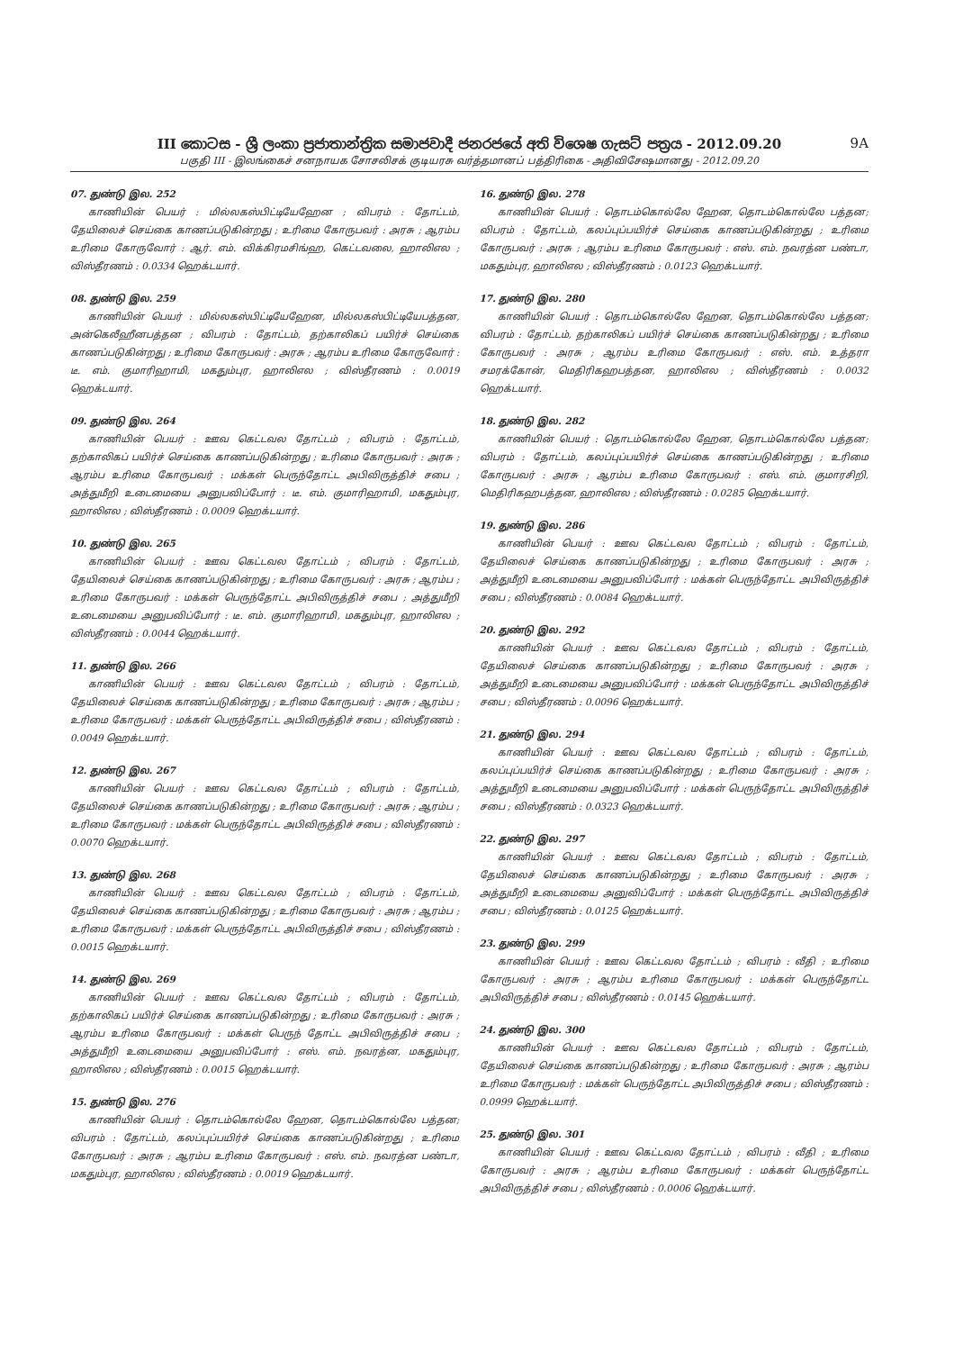9A
III කොටස - ශ්‍රී ලංකා ප්‍රජාතාන්ත්‍රික සමාජවාදී ජනරජයේ අති විශෙෂ ගැසට් පත්‍රය - 2012.09.20
பகுதி III - இலங்கைச் சனநாயக சோசலிசக் குடியரசு வர்த்தமானப் பத்திரிகை - அதிவிசேஷமானது - 2012.09.20
07. துண்டு இல. 252
காணியின் பெயர் : மில்லகஸ்பிட்டியேஹேன ; விபரம் : தோட்டம், தேயிலைச் செய்கை காணப்படுகின்றது ; உரிமை கோருபவர் : அரசு ; ஆரம்ப உரிமை கோருவோர் : ஆர். எம். விக்கிரமசிங்ஹ, கெட்டவலை, ஹாலிஎல ; விஸ்தீரணம் : 0.0334 ஹெக்டயார்.
08. துண்டு இல. 259
காணியின் பெயர் : மில்லகஸ்பிட்டியேஹேன, மில்லகஸ்பிட்டியேபத்தன, அன்கெலீஹீனபத்தன ; விபரம் : தோட்டம், தற்காலிகப் பயிர்ச் செய்கை காணப்படுகின்றது ; உரிமை கோருபவர் : அரசு ; ஆரம்ப உரிமை கோருவோர் : டீ. எம். குமாரிஹாமி, மகதும்புர, ஹாலிஎல ; விஸ்தீரணம் : 0.0019 ஹெக்டயார்.
09. துண்டு இல. 264
காணியின் பெயர் : ஊவ கெட்டவல தோட்டம் ; விபரம் : தோட்டம், தற்காலிகப் பயிர்ச் செய்கை காணப்படுகின்றது ; உரிமை கோருபவர் : அரசு ; ஆரம்ப உரிமை கோருபவர் : மக்கள் பெருந்தோட்ட அபிவிருத்திச் சபை ; அத்துமீறி உடைமையை அனுபவிப்போர் : டீ. எம். குமாரிஹாமி, மகதும்புர, ஹாலிஎல ; விஸ்தீரணம் : 0.0009 ஹெக்டயார்.
10. துண்டு இல. 265
காணியின் பெயர் : ஊவ கெட்டவல தோட்டம் ; விபரம் : தோட்டம், தேயிலைச் செய்கை காணப்படுகின்றது ; உரிமை கோருபவர் : அரசு ; ஆரம்ப ; உரிமை கோருபவர் : மக்கள் பெருந்தோட்ட அபிவிருத்திச் சபை ; அத்துமீறி உடைமையை அனுபவிப்போர் : டீ. எம். குமாரிஹாமி, மகதும்புர, ஹாலிஎல ; விஸ்தீரணம் : 0.0044 ஹெக்டயார்.
11. துண்டு இல. 266
காணியின் பெயர் : ஊவ கெட்டவல தோட்டம் ; விபரம் : தோட்டம், தேயிலைச் செய்கை காணப்படுகின்றது ; உரிமை கோருபவர் : அரசு ; ஆரம்ப ; உரிமை கோருபவர் : மக்கள் பெருந்தோட்ட அபிவிருத்திச் சபை ; விஸ்தீரணம் : 0.0049 ஹெக்டயார்.
12. துண்டு இல. 267
காணியின் பெயர் : ஊவ கெட்டவல தோட்டம் ; விபரம் : தோட்டம், தேயிலைச் செய்கை காணப்படுகின்றது ; உரிமை கோருபவர் : அரசு ; ஆரம்ப ; உரிமை கோருபவர் : மக்கள் பெருந்தோட்ட அபிவிருத்திச் சபை ; விஸ்தீரணம் : 0.0070 ஹெக்டயார்.
13. துண்டு இல. 268
காணியின் பெயர் : ஊவ கெட்டவல தோட்டம் ; விபரம் : தோட்டம், தேயிலைச் செய்கை காணப்படுகின்றது ; உரிமை கோருபவர் : அரசு ; ஆரம்ப ; உரிமை கோருபவர் : மக்கள் பெருந்தோட்ட அபிவிருத்திச் சபை ; விஸ்தீரணம் : 0.0015 ஹெக்டயார்.
14. துண்டு இல. 269
காணியின் பெயர் : ஊவ கெட்டவல தோட்டம் ; விபரம் : தோட்டம், தற்காலிகப் பயிர்ச் செய்கை காணப்படுகின்றது ; உரிமை கோருபவர் : அரசு ; ஆரம்ப உரிமை கோருபவர் : மக்கள் பெருந் தோட்ட அபிவிருத்திச் சபை ; அத்துமீறி உடைமையை அனுபவிப்போர் : எஸ். எம். நவரத்ன, மகதும்புர, ஹாலிஎல ; விஸ்தீரணம் : 0.0015 ஹெக்டயார்.
15. துண்டு இல. 276
காணியின் பெயர் : தொடம்கொல்லே ஹேன, தொடம்கொல்லே பத்தன; விபரம் : தோட்டம், கலப்புப்பயிர்ச் செய்கை காணப்படுகின்றது ; உரிமை கோருபவர் : அரசு ; ஆரம்ப உரிமை கோருபவர் : எஸ். எம். நவரத்ன பண்டா, மகதும்புர, ஹாலிஎல ; விஸ்தீரணம் : 0.0019 ஹெக்டயார்.
16. துண்டு இல. 278
காணியின் பெயர் : தொடம்கொல்லே ஹேன, தொடம்கொல்லே பத்தன; விபரம் : தோட்டம், கலப்புப்பயிர்ச் செய்கை காணப்படுகின்றது ; உரிமை கோருபவர் : அரசு ; ஆரம்ப உரிமை கோருபவர் : எஸ். எம். நவரத்ன பண்டா, மகதும்புர, ஹாலிஎல ; விஸ்தீரணம் : 0.0123 ஹெக்டயார்.
17. துண்டு இல. 280
காணியின் பெயர் : தொடம்கொல்லே ஹேன, தொடம்கொல்லே பத்தன; விபரம் : தோட்டம், தற்காலிகப் பயிர்ச் செய்கை காணப்படுகின்றது ; உரிமை கோருபவர் : அரசு ; ஆரம்ப உரிமை கோருபவர் : எஸ். எம். உத்தரா சமரக்கோன், மெதிரிகஹபத்தன, ஹாலிஎல ; விஸ்தீரணம் : 0.0032 ஹெக்டயார்.
18. துண்டு இல. 282
காணியின் பெயர் : தொடம்கொல்லே ஹேன, தொடம்கொல்லே பத்தன; விபரம் : தோட்டம், கலப்புப்பயிர்ச் செய்கை காணப்படுகின்றது ; உரிமை கோருபவர் : அரசு ; ஆரம்ப உரிமை கோருபவர் : எஸ். எம். குமாரசிறி, மெதிரிகஹபத்தன, ஹாலிஎல ; விஸ்தீரணம் : 0.0285 ஹெக்டயார்.
19. துண்டு இல. 286
காணியின் பெயர் : ஊவ கெட்டவல தோட்டம் ; விபரம் : தோட்டம், தேயிலைச் செய்கை காணப்படுகின்றது ; உரிமை கோருபவர் : அரசு ; அத்துமீறி உடைமையை அனுபவிப்போர் : மக்கள் பெருந்தோட்ட அபிவிருத்திச் சபை ; விஸ்தீரணம் : 0.0084 ஹெக்டயார்.
20. துண்டு இல. 292
காணியின் பெயர் : ஊவ கெட்டவல தோட்டம் ; விபரம் : தோட்டம், தேயிலைச் செய்கை காணப்படுகின்றது ; உரிமை கோருபவர் : அரசு ; அத்துமீறி உடைமையை அனுபவிப்போர் : மக்கள் பெருந்தோட்ட அபிவிருத்திச் சபை ; விஸ்தீரணம் : 0.0096 ஹெக்டயார்.
21. துண்டு இல. 294
காணியின் பெயர் : ஊவ கெட்டவல தோட்டம் ; விபரம் : தோட்டம், கலப்புப்பயிர்ச் செய்கை காணப்படுகின்றது ; உரிமை கோருபவர் : அரசு ; அத்துமீறி உடைமையை அனுபவிப்போர் : மக்கள் பெருந்தோட்ட அபிவிருத்திச் சபை ; விஸ்தீரணம் : 0.0323 ஹெக்டயார்.
22. துண்டு இல. 297
காணியின் பெயர் : ஊவ கெட்டவல தோட்டம் ; விபரம் : தோட்டம், தேயிலைச் செய்கை காணப்படுகின்றது ; உரிமை கோருபவர் : அரசு ; அத்துமீறி உடைமையை அனுவிப்போர் : மக்கள் பெருந்தோட்ட அபிவிருத்திச் சபை ; விஸ்தீரணம் : 0.0125 ஹெக்டயார்.
23. துண்டு இல. 299
காணியின் பெயர் : ஊவ கெட்டவல தோட்டம் ; விபரம் : வீதி ; உரிமை கோருபவர் : அரசு ; ஆரம்ப உரிமை கோருபவர் : மக்கள் பெருந்தோட்ட அபிவிருத்திச் சபை ; விஸ்தீரணம் : 0.0145 ஹெக்டயார்.
24. துண்டு இல. 300
காணியின் பெயர் : ஊவ கெட்டவல தோட்டம் ; விபரம் : தோட்டம், தேயிலைச் செய்கை காணப்படுகின்றது ; உரிமை கோருபவர் : அரசு ; ஆரம்ப உரிமை கோருபவர் : மக்கள் பெருந்தோட்ட அபிவிருத்திச் சபை ; விஸ்தீரணம் : 0.0999 ஹெக்டயார்.
25. துண்டு இல. 301
காணியின் பெயர் : ஊவ கெட்டவல தோட்டம் ; விபரம் : வீதி ; உரிமை கோருபவர் : அரசு ; ஆரம்ப உரிமை கோருபவர் : மக்கள் பெருந்தோட்ட அபிவிருத்திச் சபை ; விஸ்தீரணம் : 0.0006 ஹெக்டயார்.